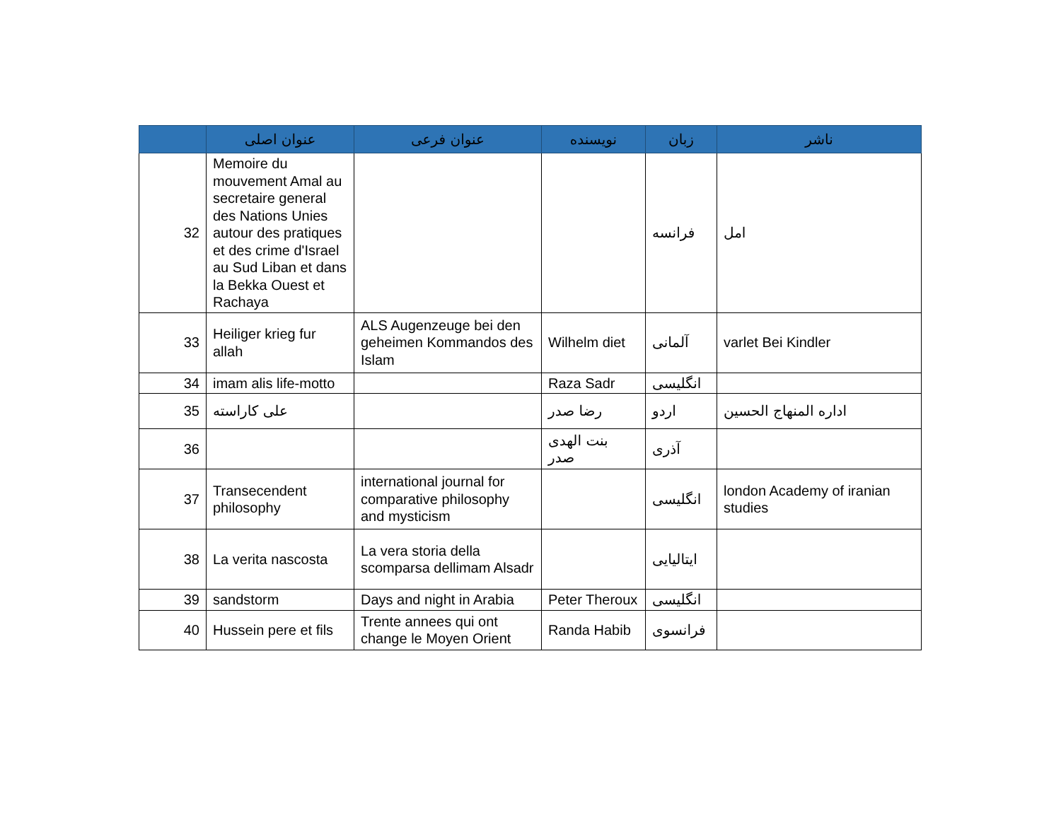| | عنوان اصلی | عنوان فرعی | نویسنده | زبان | ناشر |
| --- | --- | --- | --- | --- | --- |
| 32 | Memoire du mouvement Amal au secretaire general des Nations Unies autour des pratiques et des crime d'Israel au Sud Liban et dans la Bekka Ouest et Rachaya | | | فرانسه | امل |
| 33 | Heiliger krieg fur allah | ALS Augenzeuge bei den geheimen Kommandos des Islam | Wilhelm diet | آلمانی | varlet Bei Kindler |
| 34 | imam alis life-motto | | Raza Sadr | انگلیسی | |
| 35 | علی کاراسته | | رضا صدر | اردو | اداره المنهاج الحسین |
| 36 | | | بنت الهدی صدر | آذری | |
| 37 | Transecendent philosophy | international journal for comparative philosophy and mysticism | | انگلیسی | london Academy of iranian studies |
| 38 | La verita nascosta | La vera storia della scomparsa dellimam Alsadr | | ایتالیایی | |
| 39 | sandstorm | Days and night in Arabia | Peter Theroux | انگلیسی | |
| 40 | Hussein pere et fils | Trente annees qui ont change le Moyen Orient | Randa Habib | فرانسوی | |